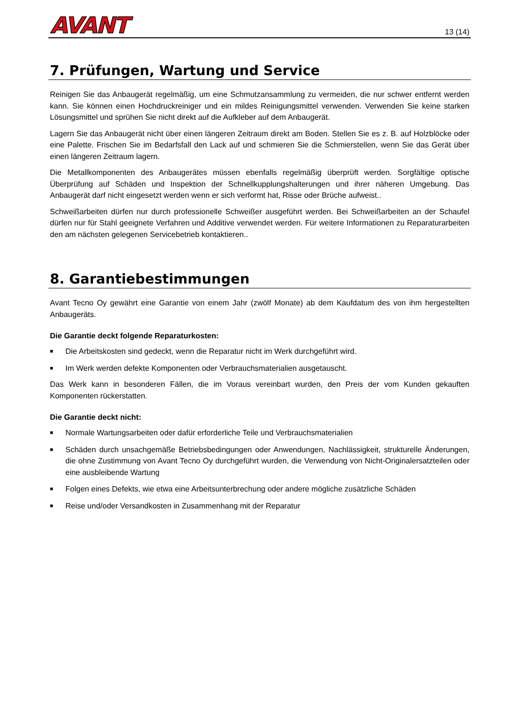AVANT
13 (14)
7. Prüfungen, Wartung und Service
Reinigen Sie das Anbaugerät regelmäßig, um eine Schmutzansammlung zu vermeiden, die nur schwer entfernt werden kann. Sie können einen Hochdruckreiniger und ein mildes Reinigungsmittel verwenden. Verwenden Sie keine starken Lösungsmittel und sprühen Sie nicht direkt auf die Aufkleber auf dem Anbaugerät.
Lagern Sie das Anbaugerät nicht über einen längeren Zeitraum direkt am Boden. Stellen Sie es z. B. auf Holzblöcke oder eine Palette. Frischen Sie im Bedarfsfall den Lack auf und schmieren Sie die Schmierstellen, wenn Sie das Gerät über einen längeren Zeitraum lagern.
Die Metallkomponenten des Anbaugerätes müssen ebenfalls regelmäßig überprüft werden. Sorgfältige optische Überprüfung auf Schäden und Inspektion der Schnellkupplungshalterungen und ihrer näheren Umgebung. Das Anbaugerät darf nicht eingesetzt werden wenn er sich verformt hat, Risse oder Brüche aufweist..
Schweißarbeiten dürfen nur durch professionelle Schweißer ausgeführt werden. Bei Schweißarbeiten an der Schaufel dürfen nur für Stahl geeignete Verfahren und Additive verwendet werden. Für weitere Informationen zu Reparaturarbeiten den am nächsten gelegenen Servicebetrieb kontaktieren..
8. Garantiebestimmungen
Avant Tecno Oy gewährt eine Garantie von einem Jahr (zwölf Monate) ab dem Kaufdatum des von ihm hergestellten Anbaugeräts.
Die Garantie deckt folgende Reparaturkosten:
■ Die Arbeitskosten sind gedeckt, wenn die Reparatur nicht im Werk durchgeführt wird.
■ Im Werk werden defekte Komponenten oder Verbrauchsmaterialien ausgetauscht.
Das Werk kann in besonderen Fällen, die im Voraus vereinbart wurden, den Preis der vom Kunden gekauften Komponenten rückerstatten.
Die Garantie deckt nicht:
■ Normale Wartungsarbeiten oder dafür erforderliche Teile und Verbrauchsmaterialien
■ Schäden durch unsachgemäße Betriebsbedingungen oder Anwendungen, Nachlässigkeit, strukturelle Änderungen, die ohne Zustimmung von Avant Tecno Oy durchgeführt wurden, die Verwendung von Nicht-Originalersatzteilen oder eine ausbleibende Wartung
■ Folgen eines Defekts, wie etwa eine Arbeitsunterbrechung oder andere mögliche zusätzliche Schäden
■ Reise und/oder Versandkosten in Zusammenhang mit der Reparatur